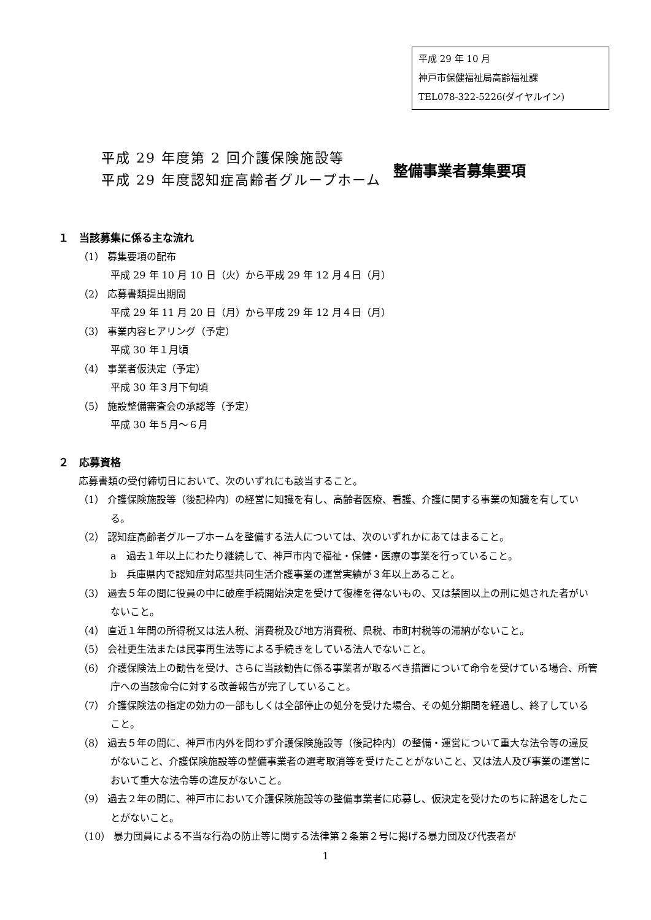平成 29 年 10 月
神戸市保健福祉局高齢福祉課
TEL078-322-5226(ダイヤルイン)
平成 29 年度第 2 回介護保険施設等
平成 29 年度認知症高齢者グループホーム
整備事業者募集要項
１　当該募集に係る主な流れ
（1） 募集要項の配布
平成 29 年 10 月 10 日（火）から平成 29 年 12 月４日（月）
（2） 応募書類提出期間
平成 29 年 11 月 20 日（月）から平成 29 年 12 月４日（月）
（3） 事業内容ヒアリング（予定）
平成 30 年１月頃
（4） 事業者仮決定（予定）
平成 30 年３月下旬頃
（5） 施設整備審査会の承認等（予定）
平成 30 年５月～６月
２　応募資格
応募書類の受付締切日において、次のいずれにも該当すること。
（1） 介護保険施設等（後記枠内）の経営に知識を有し、高齢者医療、看護、介護に関する事業の知識を有している。
（2） 認知症高齢者グループホームを整備する法人については、次のいずれかにあてはまること。
a　過去１年以上にわたり継続して、神戸市内で福祉・保健・医療の事業を行っていること。
b　兵庫県内で認知症対応型共同生活介護事業の運営実績が３年以上あること。
（3） 過去５年の間に役員の中に破産手続開始決定を受けて復権を得ないもの、又は禁固以上の刑に処された者がいないこと。
（4） 直近１年間の所得税又は法人税、消費税及び地方消費税、県税、市町村税等の滞納がないこと。
（5） 会社更生法または民事再生法等による手続きをしている法人でないこと。
（6） 介護保険法上の勧告を受け、さらに当該勧告に係る事業者が取るべき措置について命令を受けている場合、所管庁への当該命令に対する改善報告が完了していること。
（7） 介護保険法の指定の効力の一部もしくは全部停止の処分を受けた場合、その処分期間を経過し、終了していること。
（8） 過去５年の間に、神戸市内外を問わず介護保険施設等（後記枠内）の整備・運営について重大な法令等の違反がないこと、介護保険施設等の整備事業者の選考取消等を受けたことがないこと、又は法人及び事業の運営において重大な法令等の違反がないこと。
（9） 過去２年の間に、神戸市において介護保険施設等の整備事業者に応募し、仮決定を受けたのちに辞退をしたことがないこと。
（10） 暴力団員による不当な行為の防止等に関する法律第２条第２号に掲げる暴力団及び代表者が
1